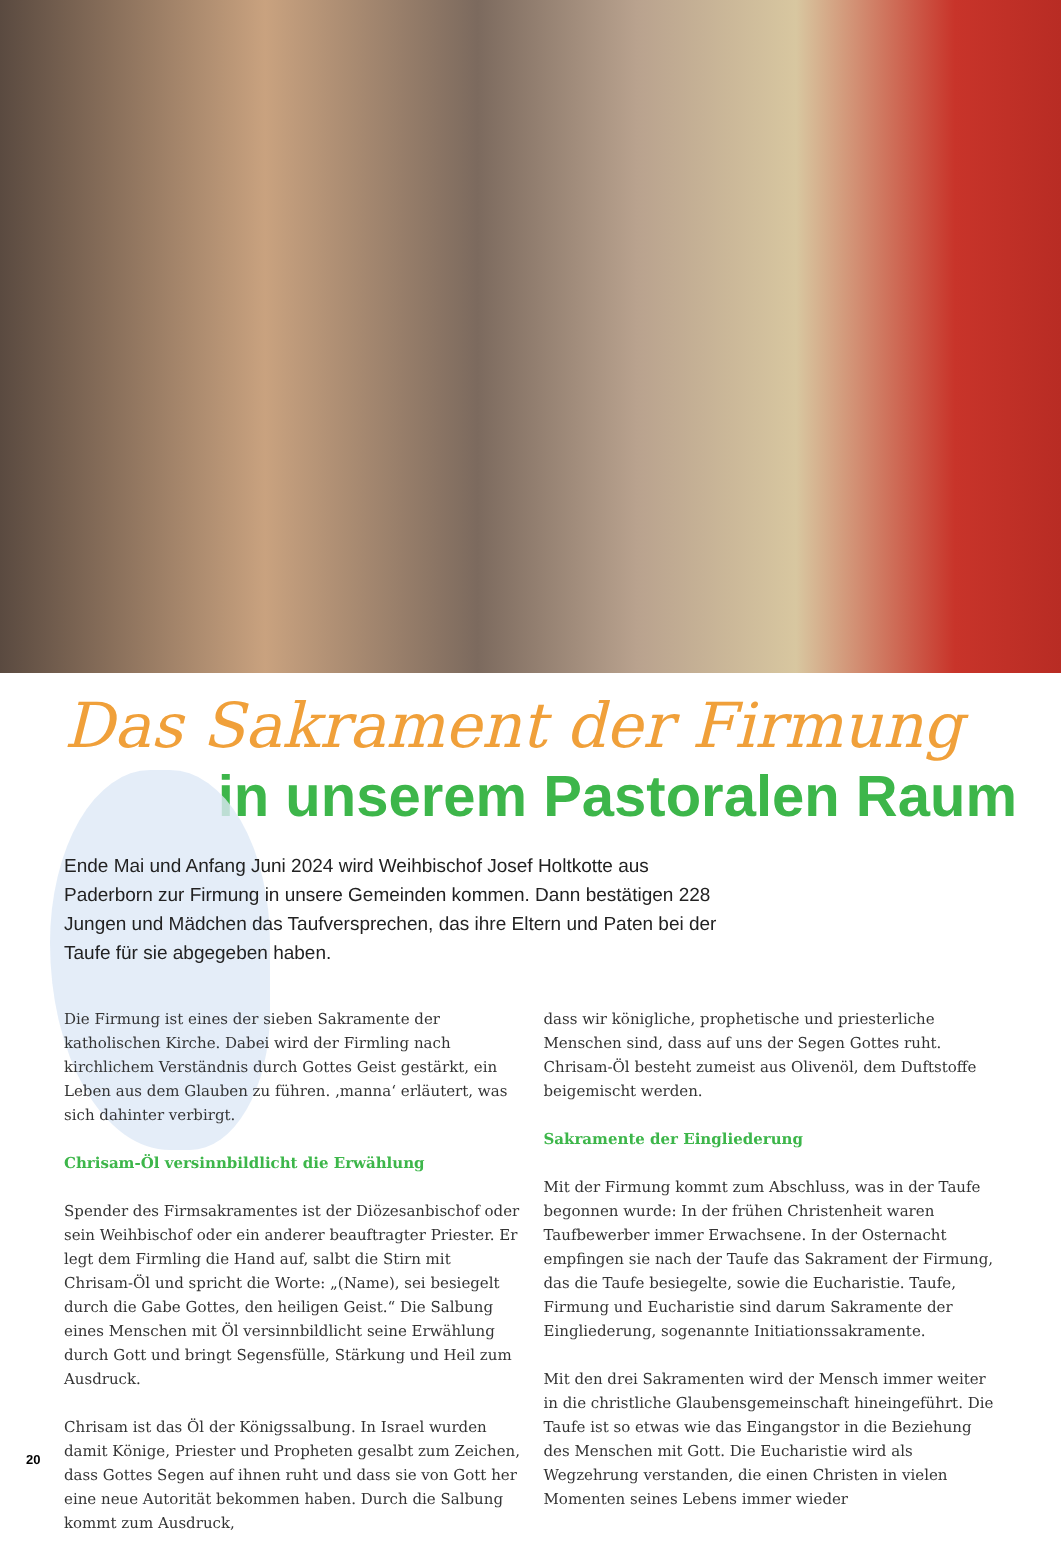Das Sakrament der Firmung
in unserem Pastoralen Raum
Ende Mai und Anfang Juni 2024 wird Weihbischof Josef Holtkotte aus Paderborn zur Firmung in unsere Gemeinden kommen. Dann bestätigen 228 Jungen und Mädchen das Taufversprechen, das ihre Eltern und Paten bei der Taufe für sie abgegeben haben.
Die Firmung ist eines der sieben Sakramente der katholischen Kirche. Dabei wird der Firmling nach kirchlichem Verständnis durch Gottes Geist gestärkt, ein Leben aus dem Glauben zu führen. ‚manna‘ erläutert, was sich dahinter verbirgt.
Chrisam-Öl versinnbildlicht die Erwählung
Spender des Firmsakramentes ist der Diözesanbischof oder sein Weihbischof oder ein anderer beauftragter Priester. Er legt dem Firmling die Hand auf, salbt die Stirn mit Chrisam-Öl und spricht die Worte: „(Name), sei besiegelt durch die Gabe Gottes, den heiligen Geist.“ Die Salbung eines Menschen mit Öl versinnbildlicht seine Erwählung durch Gott und bringt Segensfülle, Stärkung und Heil zum Ausdruck.
Chrisam ist das Öl der Königssalbung. In Israel wurden damit Könige, Priester und Propheten gesalbt zum Zeichen, dass Gottes Segen auf ihnen ruht und dass sie von Gott her eine neue Autorität bekommen haben. Durch die Salbung kommt zum Ausdruck,
dass wir königliche, prophetische und priesterliche Menschen sind, dass auf uns der Segen Gottes ruht. Chrisam-Öl besteht zumeist aus Olivenöl, dem Duftstoffe beigemischt werden.
Sakramente der Eingliederung
Mit der Firmung kommt zum Abschluss, was in der Taufe begonnen wurde: In der frühen Christenheit waren Taufbewerber immer Erwachsene. In der Osternacht empfingen sie nach der Taufe das Sakrament der Firmung, das die Taufe besiegelte, sowie die Eucharistie. Taufe, Firmung und Eucharistie sind darum Sakramente der Eingliederung, sogenannte Initiationssakramente.
Mit den drei Sakramenten wird der Mensch immer weiter in die christliche Glaubensgemeinschaft hineingeführt. Die Taufe ist so etwas wie das Eingangstor in die Beziehung des Menschen mit Gott. Die Eucharistie wird als Wegzehrung verstanden, die einen Christen in vielen Momenten seines Lebens immer wieder
20